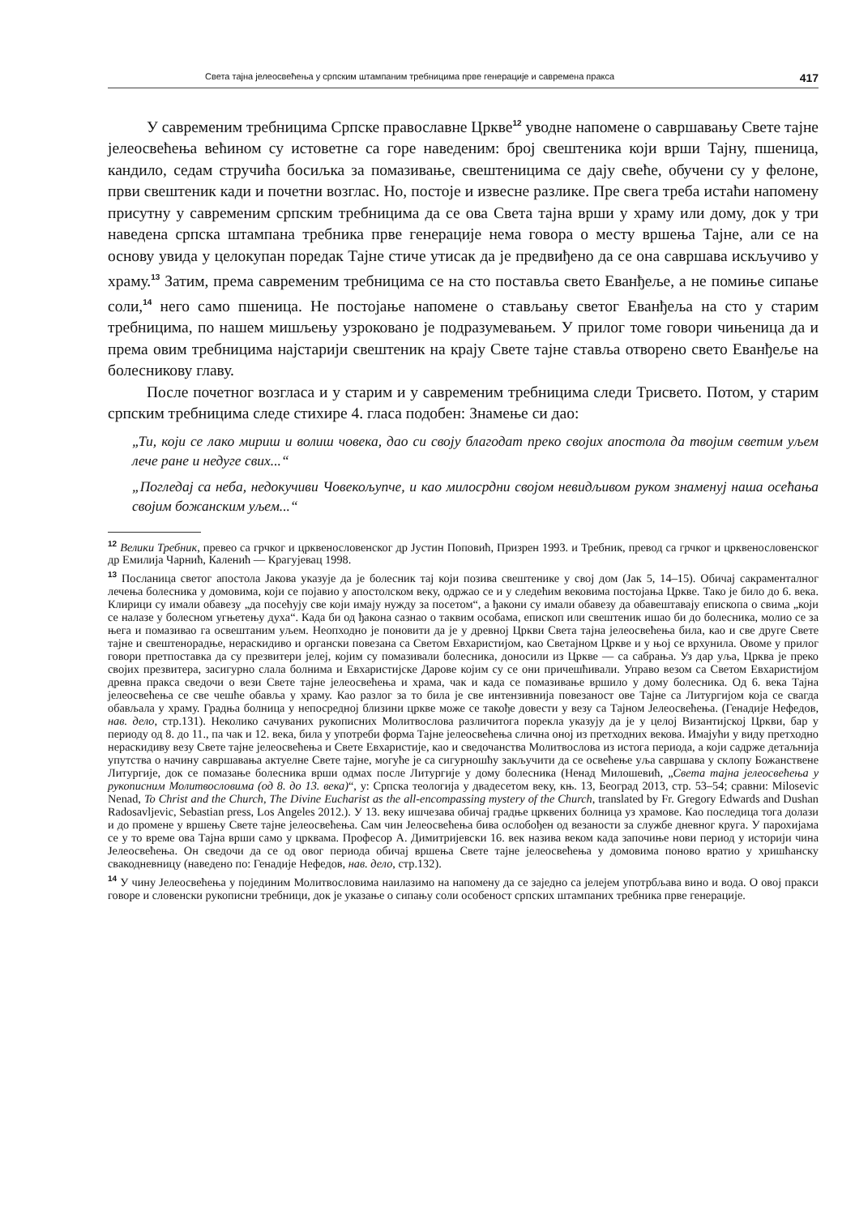Света тајна јелеосвећења у српским штампаним требницима прве генерације и савремена пракса 417
У савременим требницима Српске православне Цркве<sup>12</sup> уводне напомене о савршавању Свете тајне јелеосвећења већином су истоветне са горе наведеним: број свештеника који врши Тајну, пшеница, кандило, седам стручића босиљка за помазивање, свештеницима се дају свеће, обучени су у фелоне, први свештеник кади и почетни возглас. Но, постоје и извесне разлике. Пре свега треба истаћи напомену присутну у савременим српским требницима да се ова Света тајна врши у храму или дому, док у три наведена српска штампана требника прве генерације нема говора о месту вршења Тајне, али се на основу увида у целокупан поредак Тајне стиче утисак да је предвиђено да се она савршава искључиво у храму.<sup>13</sup> Затим, према савременим требницима се на сто поставља свето Еванђеље, а не помиње сипање соли,<sup>14</sup> него само пшеница. Не постојање напомене о стављању светог Еванђеља на сто у старим требницима, по нашем мишљењу узроковано је подразумевањем. У прилог томе говори чињеница да и према овим требницима најстарији свештеник на крају Свете тајне ставља отворено свето Еванђеље на болесникову главу.
После почетног возгласа и у старим и у савременим требницима следи Трисвето. Потом, у старим српским требницима следе стихире 4. гласа подобен: Знамење си дао:
„Ти, који се лако мириш и волиш човека, дао си своју благодат преко својих апостола да твојим светим уљем лече ране и недуге свих...“
„Погледај са неба, недокучиви Човекољупче, и као милосрдни својом невидљивом руком знаменуј наша осећања својим божанским уљем...“
<sup>12</sup> Велики Требник, превео са грчког и црквенословенског др Јустин Поповић, Призрен 1993. и Требник, превод са грчког и црквенословенског др Емилија Чарнић, Каленић — Крагујевац 1998.
<sup>13</sup> Посланица светог апостола Јакова указује да је болесник тај који позива свештенике у свој дом (Јак 5, 14–15). Обичај сакраменталног лечења болесника у домовима, који се појавио у апостолском веку, одржао се и у следећим вековима постојања Цркве. Тако је било до 6. века. Клирици су имали обавезу „да посећују све који имају нужду за посетом“, а ђакони су имали обавезу да обавештавају епископа о свима „који се налазе у болесном угњетењу духа“. Када би од ђакона сазнао о таквим особама, епископ или свештеник ишао би до болесника, молио се за њега и помазивао га освештаним уљем. Неопходно је поновити да је у древној Цркви Света тајна јелеосвећења била, као и све друге Свете тајне и свештенорадње, нераскидиво и органски повезана са Светом Евхаристијом, као Светајном Цркве и у њој се врхунила. Овоме у прилог говори претпоставка да су презвитери јелеј, којим су помазивали болесника, доносили из Цркве — са сабрања. Уз дар уља, Црква је преко својих презвитера, засигурно слала болнима и Евхаристијске Дарове којим су се они причешћивали. Управо везом са Светом Евхаристијом древна пракса сведочи о вези Свете тајне јелеосвећења и храма, чак и када се помазивање вршило у дому болесника. Од 6. века Тајна јелеосвећења се све чешће обавља у храму. Као разлог за то била је све интензивнија повезаност ове Тајне са Литургијом која се свагда обављала у храму. Градња болница у непосредној близини цркве може се такође довести у везу са Тајном Јелеосвећења. (Генадије Нефедов, нав. дело, стр.131). Неколико сачуваних рукописних Молитвослова различитога порекла указују да је у целој Византијској Цркви, бар у периоду од 8. до 11., па чак и 12. века, била у употреби форма Тајне јелеосвећења слична оној из претходних векова. Имајући у виду претходно нераскидиву везу Свете тајне јелеосвећења и Свете Евхаристије, као и сведочанства Молитвослова из истога периода, а који садрже детаљнија упутства о начину савршавања актуелне Свете тајне, могуће је са сигурношћу закључити да се освећење уља савршава у склопу Божанствене Литургије, док се помазање болесника врши одмах после Литургије у дому болесника (Ненад Милошевић, „Света тајна јелеосвећења у рукописним Молитвословима (од 8. до 13. века)“, у: Српска теологија у двадесетом веку, књ. 13, Београд 2013, стр. 53–54; сравни: Milosevic Nenad, To Christ and the Church, The Divine Eucharist as the all-encompassing mystery of the Church, translated by Fr. Gregory Edwards and Dushan Radosavljevic, Sebastian press, Los Angeles 2012.). У 13. веку ишчезава обичај градње црквених болница уз храмове. Као последица тога долази и до промене у вршењу Свете тајне јелеосвећења. Сам чин Јелеосвећења бива ослобођен од везаности за службе дневног круга. У парохијама се у то време ова Тајна врши само у црквама. Професор А. Димитријевски 16. век назива веком када започиње нови период у историји чина Јелеосвећења. Он сведочи да се од овог периода обичај вршења Свете тајне јелеосвећења у домовима поново вратио у хришћанску свакодневницу (наведено по: Генадије Нефедов, нав. дело, стр.132).
<sup>14</sup> У чину Јелеосвећења у појединим Молитвословима наилазимо на напомену да се заједно са јелејем употрбљава вино и вода. О овој пракси говоре и словенски рукописни требници, док је указање о сипању соли особеност српских штампаних требника прве генерације.